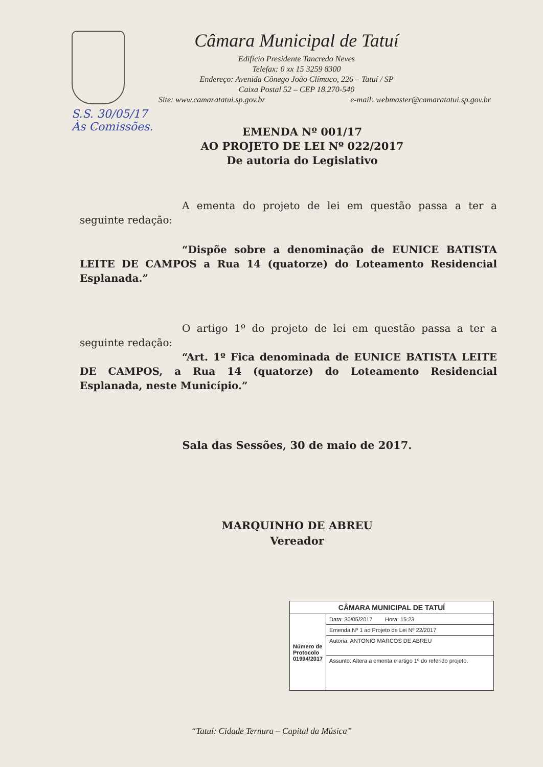Câmara Municipal de Tatuí
Edifício Presidente Tancredo Neves
Telefax: 0 xx 15 3259 8300
Endereço: Avenida Cônego João Clímaco, 226 – Tatuí / SP
Caixa Postal 52 – CEP 18.270-540
Site: www.camaratatui.sp.gov.br e-mail: webmaster@camaratatui.sp.gov.br
S.S. 30/05/17
Às Comissões.
EMENDA Nº 001/17
AO PROJETO DE LEI Nº 022/2017
De autoria do Legislativo
A ementa do projeto de lei em questão passa a ter a seguinte redação:
“Dispõe sobre a denominação de EUNICE BATISTA LEITE DE CAMPOS a Rua 14 (quatorze) do Loteamento Residencial Esplanada.”
O artigo 1º do projeto de lei em questão passa a ter a seguinte redação:
“Art. 1º Fica denominada de EUNICE BATISTA LEITE DE CAMPOS, a Rua 14 (quatorze) do Loteamento Residencial Esplanada, neste Município.”
Sala das Sessões, 30 de maio de 2017.
MARQUINHO DE ABREU
Vereador
| CÂMARA MUNICIPAL DE TATUÍ | |
| --- | --- |
| Número de Protocolo 01994/2017 | Data: 30/05/2017 Hora: 15:23 |
| | Emenda Nº 1 ao Projeto de Lei Nº 22/2017 |
| | Autoria: ANTONIO MARCOS DE ABREU |
| | Assunto: Altera a ementa e artigo 1º do referido projeto. |
“Tatuí: Cidade Ternura – Capital da Música”